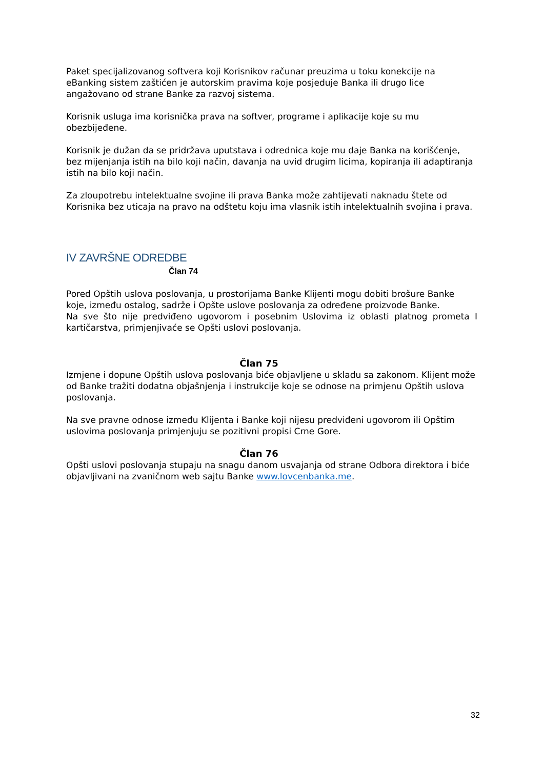Paket specijalizovanog softvera koji Korisnikov računar preuzima u toku konekcije na eBanking sistem zaštićen je autorskim pravima koje posjeduje Banka ili drugo lice angažovano od strane Banke za razvoj sistema.
Korisnik usluga ima korisnička prava na softver, programe i aplikacije koje su mu obezbijeđene.
Korisnik je dužan da se pridržava uputstava i odrednica koje mu daje Banka na korišćenje, bez mijenjanja istih na bilo koji način, davanja na uvid drugim licima, kopiranja ili adaptiranja istih na bilo koji način.
Za zloupotrebu intelektualne svojine ili prava Banka može zahtijevati naknadu štete od Korisnika bez uticaja na pravo na odštetu koju ima vlasnik istih intelektualnih svojina i prava.
IV ZAVRŠNE ODREDBE
Član 74
Pored Opštih uslova poslovanja, u prostorijama Banke Klijenti mogu dobiti brošure Banke koje, između ostalog, sadrže i Opšte uslove poslovanja za određene proizvode Banke.
Na sve što nije predviđeno ugovorom i posebnim Uslovima iz oblasti platnog prometa I kartičarstva, primjenjivaće se Opšti uslovi poslovanja.
Član 75
Izmjene i dopune Opštih uslova poslovanja biće objavljene u skladu sa zakonom. Klijent može od Banke tražiti dodatna objašnjenja i instrukcije koje se odnose na primjenu Opštih uslova poslovanja.
Na sve pravne odnose između Klijenta i Banke koji nijesu predviđeni ugovorom ili Opštim uslovima poslovanja primjenjuju se pozitivni propisi Crne Gore.
Član 76
Opšti uslovi poslovanja stupaju na snagu danom usvajanja od strane Odbora direktora i biće objavljivani na zvaničnom web sajtu Banke www.lovcenbanka.me.
32